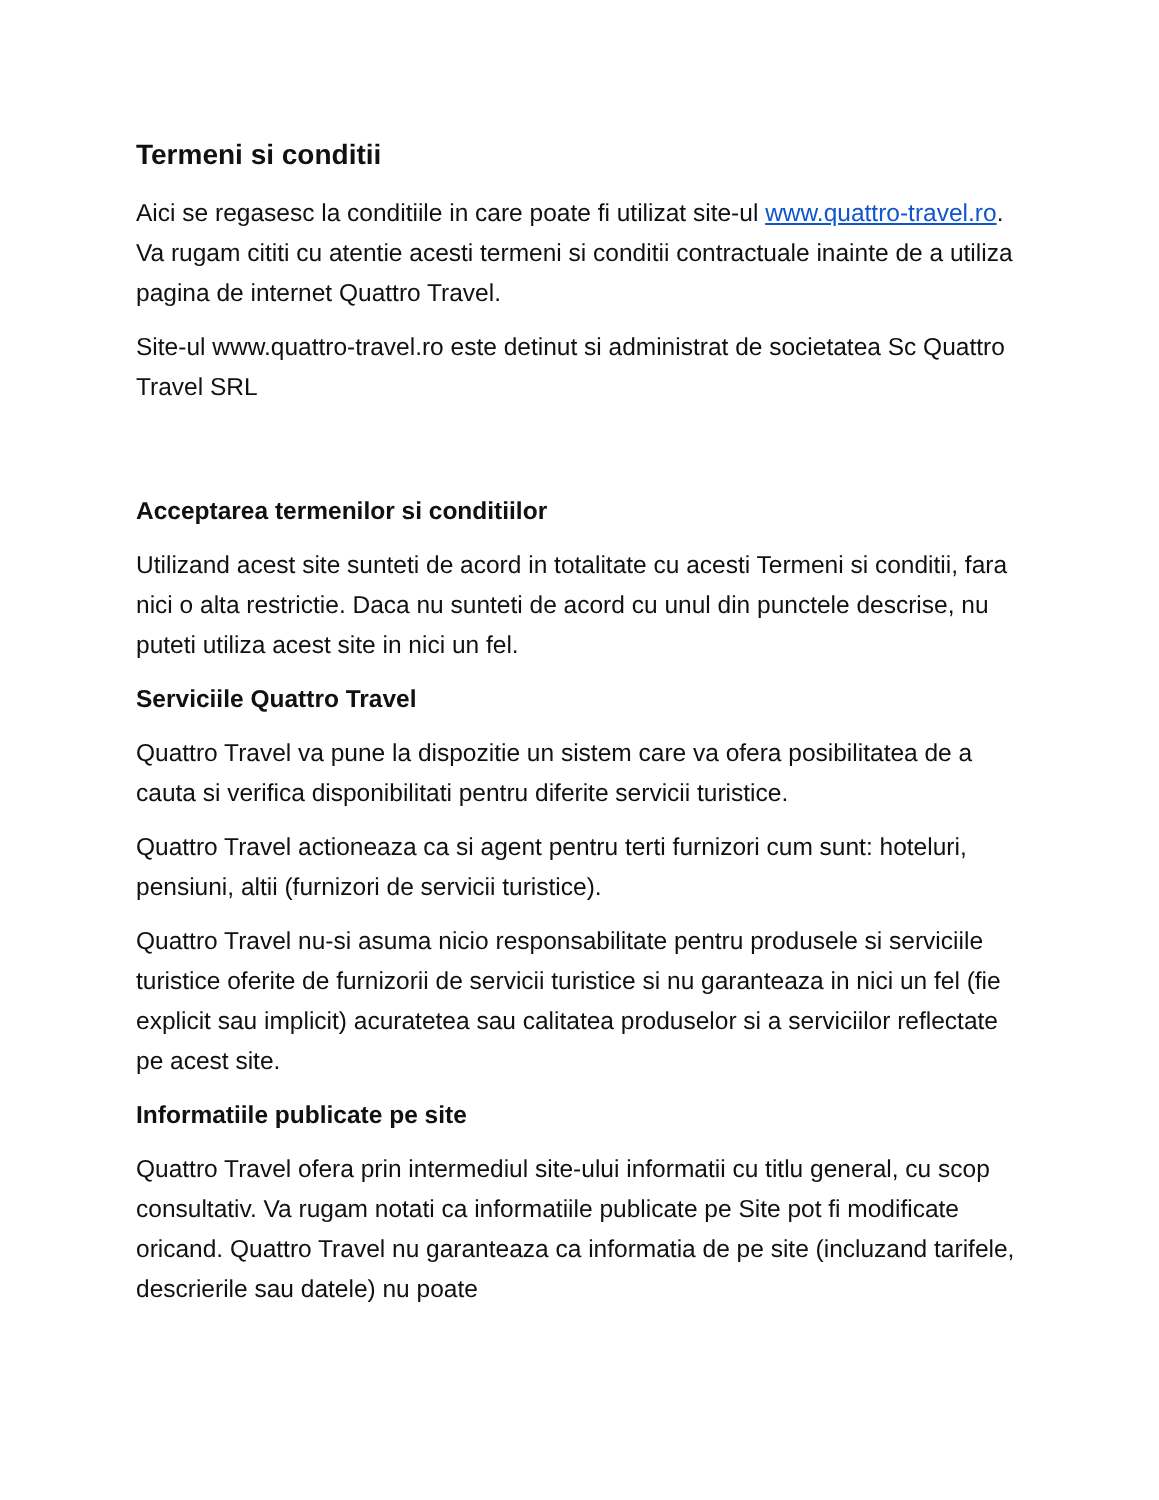Termeni si conditii
Aici se regasesc la conditiile in care poate fi utilizat site-ul www.quattro-travel.ro. Va rugam cititi cu atentie acesti termeni si conditii contractuale inainte de a utiliza pagina de internet Quattro Travel.
Site-ul www.quattro-travel.ro este detinut si administrat de societatea Sc Quattro Travel SRL
Acceptarea termenilor si conditiilor
Utilizand acest site sunteti de acord in totalitate cu acesti Termeni si conditii, fara nici o alta restrictie. Daca nu sunteti de acord cu unul din punctele descrise, nu puteti utiliza acest site in nici un fel.
Serviciile Quattro Travel
Quattro Travel va pune la dispozitie un sistem care va ofera posibilitatea de a cauta si verifica disponibilitati pentru diferite servicii turistice.
Quattro Travel actioneaza ca si agent pentru terti furnizori cum sunt: hoteluri, pensiuni, altii (furnizori de servicii turistice).
Quattro Travel nu-si asuma nicio responsabilitate pentru produsele si serviciile turistice oferite de furnizorii de servicii turistice si nu garanteaza in nici un fel (fie explicit sau implicit) acuratetea sau calitatea produselor si a serviciilor reflectate pe acest site.
Informatiile publicate pe site
Quattro Travel ofera prin intermediul site-ului informatii cu titlu general, cu scop consultativ. Va rugam notati ca informatiile publicate pe Site pot fi modificate oricand. Quattro Travel nu garanteaza ca informatia de pe site (incluzand tarifele, descrierile sau datele) nu poate